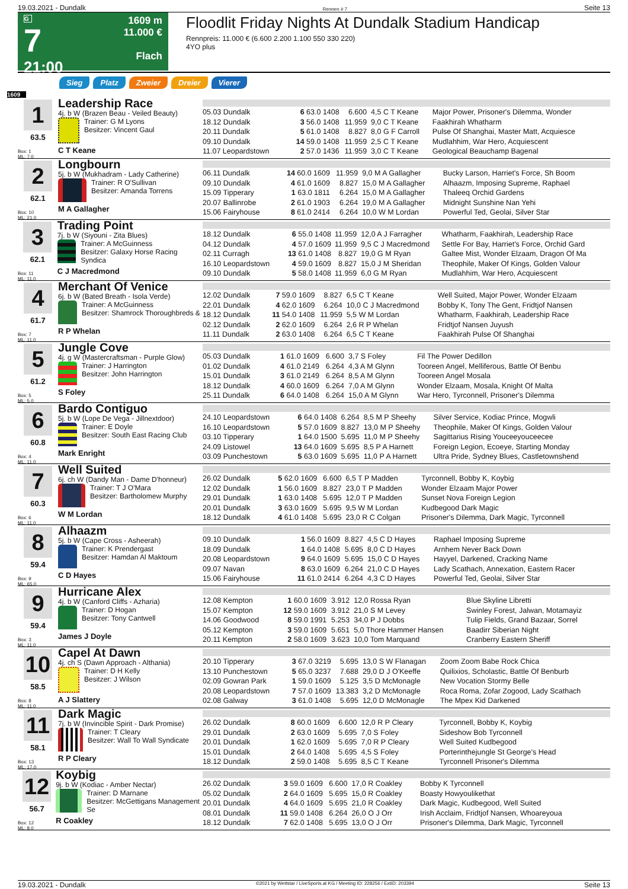19.03.2021 - Dundalk Rennen # 7 Seite 13
G
7
21:00
1609 m
11.000 €
Flach
Floodlit Friday Nights At Dundalk Stadium Handicap
Rennpreis: 11.000 € (6.600 2.200 1.100 550 330 220)
4YO plus
Sieg Platz Zweier Dreier Vierer
1609
1
63.5
Box: 1
ML: 7,0
Leadership Race
4j. b W (Brazen Beau - Veiled Beauty)
Trainer: G M Lyons
Besitzer: Vincent Gaul
C T Keane
| 05.03 Dundalk | 6 63.0 1408 | 6.600 | 4,5 C T Keane | Major Power, Prisoner's Dilemma, Wonder |
| 18.12 Dundalk | 3 56.0 1408 | 11.959 | 9,0 C T Keane | Faakhirah Whatharm |
| 20.11 Dundalk | 5 61.0 1408 | 8.827 | 8,0 G F Carroll | Pulse Of Shanghai, Master Matt, Acquiesce |
| 09.10 Dundalk | 14 59.0 1408 | 11.959 | 2,5 C T Keane | Mudlahhim, War Hero, Acquiescent |
| 11.07 Leopardstown | 2 57.0 1436 | 11.959 | 3,0 C T Keane | Geological Beauchamp Bagenal |
2
62.1
Box: 10
ML: 21,0
Longbourn
5j. b W (Mukhadram - Lady Catherine)
Trainer: R O'Sullivan
Besitzer: Amanda Torrens
M A Gallagher
| 06.11 Dundalk | 14 60.0 1609 | 11.959 | 9,0 M A Gallagher | Bucky Larson, Harriet's Force, Sh Boom |
| 09.10 Dundalk | 4 61.0 1609 | 8.827 | 15,0 M A Gallagher | Alhaazm, Imposing Supreme, Raphael |
| 15.09 Tipperary | 1 63.0 1811 | 6.264 | 15,0 M A Gallagher | Thaleeq Orchid Gardens |
| 20.07 Ballinrobe | 2 61.0 1903 | 6.264 | 19,0 M A Gallagher | Midnight Sunshine Nan Yehi |
| 15.06 Fairyhouse | 8 61.0 2414 | 6.264 | 10,0 W M Lordan | Powerful Ted, Geolai, Silver Star |
3
62.1
Box: 11
ML: 11,0
Trading Point
7j. b W (Siyouni - Zita Blues)
Trainer: A McGuinness
Besitzer: Galaxy Horse Racing Syndica
C J Macredmond
| 18.12 Dundalk | 6 55.0 1408 | 11.959 | 12,0 A J Farragher | Whatharm, Faakhirah, Leadership Race |
| 04.12 Dundalk | 4 57.0 1609 | 11.959 | 9,5 C J Macredmond | Settle For Bay, Harriet's Force, Orchid Gard |
| 02.11 Curragh | 13 61.0 1408 | 8.827 | 19,0 G M Ryan | Galtee Mist, Wonder Elzaam, Dragon Of Ma |
| 16.10 Leopardstown | 4 59.0 1609 | 8.827 | 15,0 J M Sheridan | Theophile, Maker Of Kings, Golden Valour |
| 09.10 Dundalk | 5 58.0 1408 | 11.959 | 6,0 G M Ryan | Mudlahhim, War Hero, Acquiescent |
4
61.7
Box: 7
ML: 11,0
Merchant Of Venice
6j. b W (Bated Breath - Isola Verde)
Trainer: A McGuinness
Besitzer: Shamrock Thoroughbreds &
R P Whelan
| 12.02 Dundalk | 7 59.0 1609 | 8.827 | 6,5 C T Keane | Well Suited, Major Power, Wonder Elzaam |
| 22.01 Dundalk | 4 62.0 1609 | 6.264 | 10,0 C J Macredmond | Bobby K, Tony The Gent, Fridtjof Nansen |
| 18.12 Dundalk | 11 54.0 1408 | 11.959 | 5,5 W M Lordan | Whatharm, Faakhirah, Leadership Race |
| 02.12 Dundalk | 2 62.0 1609 | 6.264 | 2,6 R P Whelan | Fridtjof Nansen Juyush |
| 11.11 Dundalk | 2 63.0 1408 | 6.264 | 6,5 C T Keane | Faakhirah Pulse Of Shanghai |
5
61.2
Box: 5
ML: 5,0
Jungle Cove
4j. g W (Mastercraftsman - Purple Glow)
Trainer: J Harrington
Besitzer: John Harrington
S Foley
| 05.03 Dundalk | 1 61.0 1609 | 6.600 | 3,7 S Foley | Fil The Power Dedillon |
| 01.02 Dundalk | 4 61.0 2149 | 6.264 | 4,3 A M Glynn | Tooreen Angel, Melliferous, Battle Of Benbu |
| 15.01 Dundalk | 3 61.0 2149 | 6.264 | 8,5 A M Glynn | Tooreen Angel Mosala |
| 18.12 Dundalk | 4 60.0 1609 | 6.264 | 7,0 A M Glynn | Wonder Elzaam, Mosala, Knight Of Malta |
| 25.11 Dundalk | 6 64.0 1408 | 6.264 | 15,0 A M Glynn | War Hero, Tyrconnell, Prisoner's Dilemma |
6
60.8
Box: 4
ML: 11,0
Bardo Contiguo
5j. b W (Lope De Vega - Jillnextdoor)
Trainer: E Doyle
Besitzer: South East Racing Club
Mark Enright
| 24.10 Leopardstown | 6 64.0 1408 | 6.264 | 8,5 M P Sheehy | Silver Service, Kodiac Prince, Mogwli |
| 16.10 Leopardstown | 5 57.0 1609 | 8.827 | 13,0 M P Sheehy | Theophile, Maker Of Kings, Golden Valour |
| 03.10 Tipperary | 1 64.0 1500 | 5.695 | 11,0 M P Sheehy | Sagittarius Rising Youceeyouceecee |
| 24.09 Listowel | 13 64.0 1609 | 5.695 | 8,5 P A Harnett | Foreign Legion, Ecoeye, Starting Monday |
| 03.09 Punchestown | 5 63.0 1609 | 5.695 | 11,0 P A Harnett | Ultra Pride, Sydney Blues, Castletownshend |
7
60.3
Box: 6
ML: 11,0
Well Suited
6j. ch W (Dandy Man - Dame D'honneur)
Trainer: T J O'Mara
Besitzer: Bartholomew Murphy
W M Lordan
| 26.02 Dundalk | 5 62.0 1609 | 6.600 | 6,5 T P Madden | Tyrconnell, Bobby K, Koybig |
| 12.02 Dundalk | 1 56.0 1609 | 8.827 | 23,0 T P Madden | Wonder Elzaam Major Power |
| 29.01 Dundalk | 1 63.0 1408 | 5.695 | 12,0 T P Madden | Sunset Nova Foreign Legion |
| 20.01 Dundalk | 3 63.0 1609 | 5.695 | 9,5 W M Lordan | Kudbegood Dark Magic |
| 18.12 Dundalk | 4 61.0 1408 | 5.695 | 23,0 R C Colgan | Prisoner's Dilemma, Dark Magic, Tyrconnell |
8
59.4
Box: 9
ML: 65,0
Alhaazm
5j. b W (Cape Cross - Asheerah)
Trainer: K Prendergast
Besitzer: Hamdan Al Maktoum
C D Hayes
| 09.10 Dundalk | 1 56.0 1609 | 8.827 | 4,5 C D Hayes | Raphael Imposing Supreme |
| 18.09 Dundalk | 1 64.0 1408 | 5.695 | 8,0 C D Hayes | Arnhem Never Back Down |
| 20.08 Leopardstown | 9 64.0 1609 | 5.695 | 15,0 C D Hayes | Hayyel, Darkened, Cracking Name |
| 09.07 Navan | 8 63.0 1609 | 6.264 | 21,0 C D Hayes | Lady Scathach, Annexation, Eastern Racer |
| 15.06 Fairyhouse | 11 61.0 2414 | 6.264 | 4,3 C D Hayes | Powerful Ted, Geolai, Silver Star |
9
59.4
Box: 3
ML: 11,0
Hurricane Alex
4j. b W (Canford Cliffs - Azharia)
Trainer: D Hogan
Besitzer: Tony Cantwell
James J Doyle
| 12.08 Kempton | 1 60.0 1609 | 3.912 | 12,0 Rossa Ryan | Blue Skyline Libretti |
| 15.07 Kempton | 12 59.0 1609 | 3.912 | 21,0 S M Levey | Swinley Forest, Jalwan, Motamayiz |
| 14.06 Goodwood | 8 59.0 1991 | 5.253 | 34,0 P J Dobbs | Tulip Fields, Grand Bazaar, Sorrel |
| 05.12 Kempton | 3 59.0 1609 | 5.651 | 5,0 Thore Hammer Hansen | Baadirr Siberian Night |
| 20.11 Kempton | 2 58.0 1609 | 3.623 | 10,0 Tom Marquand | Cranberry Eastern Sheriff |
10
58.5
Box: 8
ML: 11,0
Capel At Dawn
4j. ch S (Dawn Approach - Althania)
Trainer: D H Kelly
Besitzer: J Wilson
A J Slattery
| 20.10 Tipperary | 3 67.0 3219 | 5.695 | 13,0 S W Flanagan | Zoom Zoom Babe Rock Chica |
| 13.10 Punchestown | 5 65.0 3237 | 7.688 | 29,0 D J O'Keeffe | Quilixios, Scholastic, Battle Of Benburb |
| 02.09 Gowran Park | 1 59.0 1609 | 5.125 | 3,5 D McMonagle | New Vocation Stormy Belle |
| 20.08 Leopardstown | 7 57.0 1609 | 13.383 | 3,2 D McMonagle | Roca Roma, Zofar Zogood, Lady Scathach |
| 02.08 Galway | 3 61.0 1408 | 5.695 | 12,0 D McMonagle | The Mpex Kid Darkened |
11
58.1
Box: 13
ML: 17,0
Dark Magic
7j. b W (Invincible Spirit - Dark Promise)
Trainer: T Cleary
Besitzer: Wall To Wall Syndicate
R P Cleary
| 26.02 Dundalk | 8 60.0 1609 | 6.600 | 12,0 R P Cleary | Tyrconnell, Bobby K, Koybig |
| 29.01 Dundalk | 2 63.0 1609 | 5.695 | 7,0 S Foley | Sideshow Bob Tyrconnell |
| 20.01 Dundalk | 1 62.0 1609 | 5.695 | 7,0 R P Cleary | Well Suited Kudbegood |
| 15.01 Dundalk | 2 64.0 1408 | 5.695 | 4,5 S Foley | Porterinthejungle St George's Head |
| 18.12 Dundalk | 2 59.0 1408 | 5.695 | 8,5 C T Keane | Tyrconnell Prisoner's Dilemma |
12
56.7
Box: 12
ML: 8,0
Koybig
9j. b W (Kodiac - Amber Nectar)
Trainer: D Marnane
Besitzer: McGettigans Management Se
R Coakley
| 26.02 Dundalk | 3 59.0 1609 | 6.600 | 17,0 R Coakley | Bobby K Tyrconnell |
| 05.02 Dundalk | 2 64.0 1609 | 5.695 | 15,0 R Coakley | Boasty Howyoulikethat |
| 20.01 Dundalk | 4 64.0 1609 | 5.695 | 21,0 R Coakley | Dark Magic, Kudbegood, Well Suited |
| 08.01 Dundalk | 11 59.0 1408 | 6.264 | 26,0 O J Orr | Irish Acclaim, Fridtjof Nansen, Whoareyoua |
| 18.12 Dundalk | 7 62.0 1408 | 5.695 | 13,0 O J Orr | Prisoner's Dilemma, Dark Magic, Tyrconnell |
19.03.2021 - Dundalk ©2021 by Wettstar / LiveSports.at KG / Meeting ID: 228256 / ExtID: 203394 Seite 13